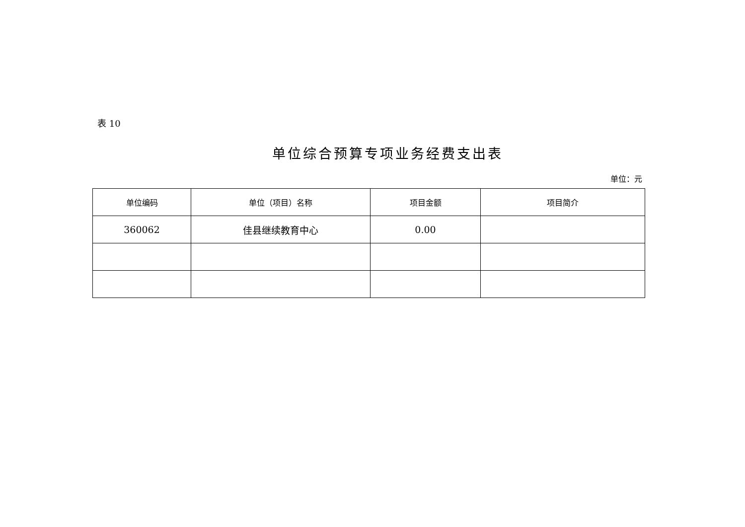表 10
单位综合预算专项业务经费支出表
单位：元
| 单位编码 | 单位（项目）名称 | 项目金额 | 项目简介 |
| --- | --- | --- | --- |
| 360062 | 佳县继续教育中心 | 0.00 | |